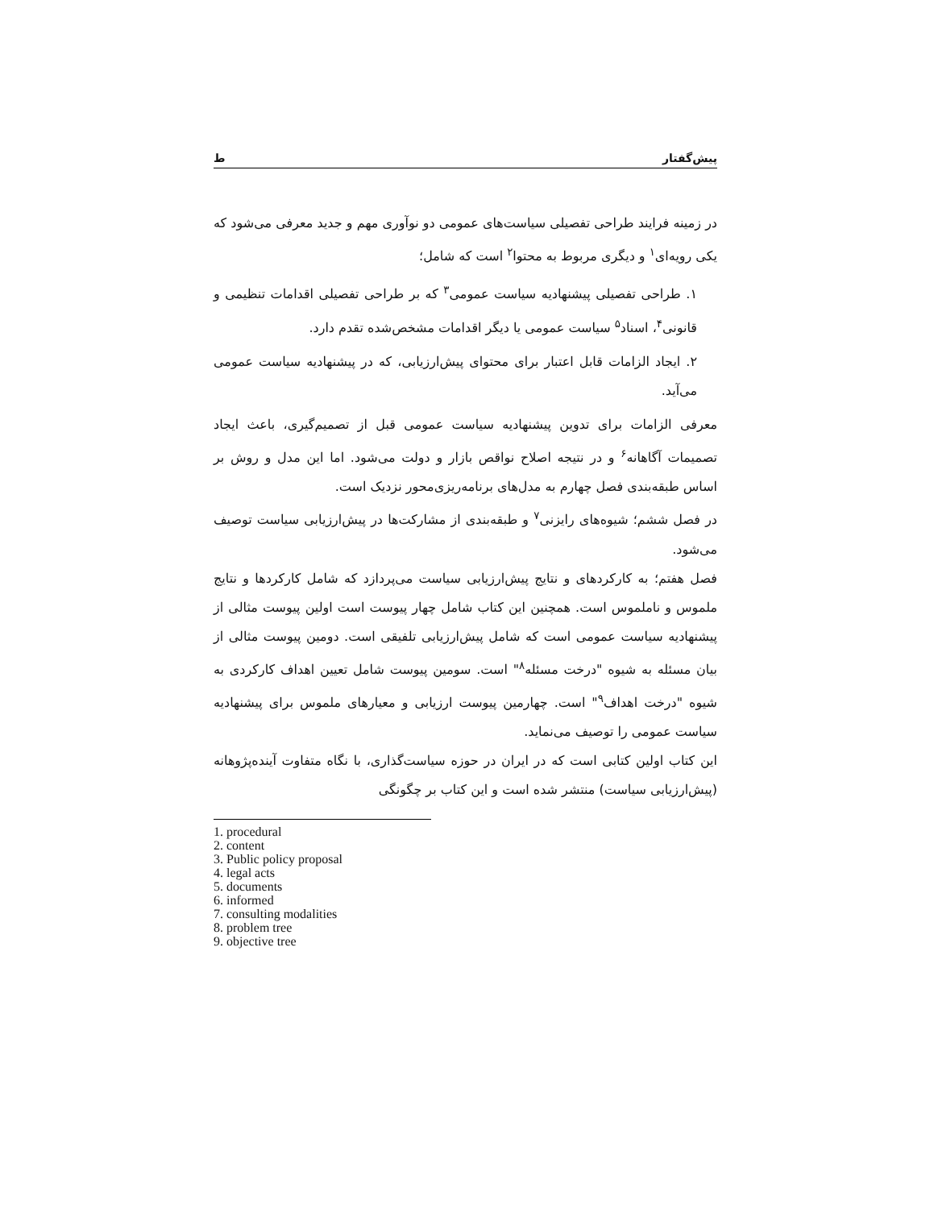پیش‌گفتار ط
در زمینه فرایند طراحی تفصیلی سیاست‌های عمومی دو نوآوری مهم و جدید معرفی می‌شود که یکی رویه‌ای<sup>۱</sup> و دیگری مربوط به محتوا<sup>۲</sup> است که شامل؛
۱. طراحی تفصیلی پیشنهادیه سیاست عمومی<sup>۳</sup> که بر طراحی تفصیلی اقدامات تنظیمی و قانونی<sup>۴</sup>، اسناد<sup>۵</sup> سیاست عمومی یا دیگر اقدامات مشخص‌شده تقدم دارد.
۲. ایجاد الزامات قابل اعتبار برای محتوای پیش‌ارزیابی، که در پیشنهادیه سیاست عمومی می‌آید.
معرفی الزامات برای تدوین پیشنهادیه سیاست عمومی قبل از تصمیم‌گیری، باعث ایجاد تصمیمات آگاهانه<sup>۶</sup> و در نتیجه اصلاح نواقص بازار و دولت می‌شود. اما این مدل و روش بر اساس طبقه‌بندی فصل چهارم به مدل‌های برنامه‌ریزی‌محور نزدیک است.
در فصل ششم؛ شیوه‌های رایزنی<sup>۷</sup> و طبقه‌بندی از مشارکت‌ها در پیش‌ارزیابی سیاست توصیف می‌شود.
فصل هفتم؛ به کارکردهای و نتایج پیش‌ارزیابی سیاست می‌پردازد که شامل کارکردها و نتایج ملموس و ناملموس است. همچنین این کتاب شامل چهار پیوست است اولین پیوست مثالی از پیشنهادیه سیاست عمومی است که شامل پیش‌ارزیابی تلفیقی است. دومین پیوست مثالی از بیان مسئله به شیوه "درخت مسئله<sup>۸</sup>" است. سومین پیوست شامل تعیین اهداف کارکردی به شیوه "درخت اهداف<sup>۹</sup>" است. چهارمین پیوست ارزیابی و معیارهای ملموس برای پیشنهادیه سیاست عمومی را توصیف می‌نماید.
این کتاب اولین کتابی است که در ایران در حوزه سیاست‌گذاری، با نگاه متفاوت آینده‌پژوهانه (پیش‌ارزیابی سیاست) منتشر شده است و این کتاب بر چگونگی
1. procedural
2. content
3. Public policy proposal
4. legal acts
5. documents
6. informed
7. consulting modalities
8. problem tree
9. objective tree